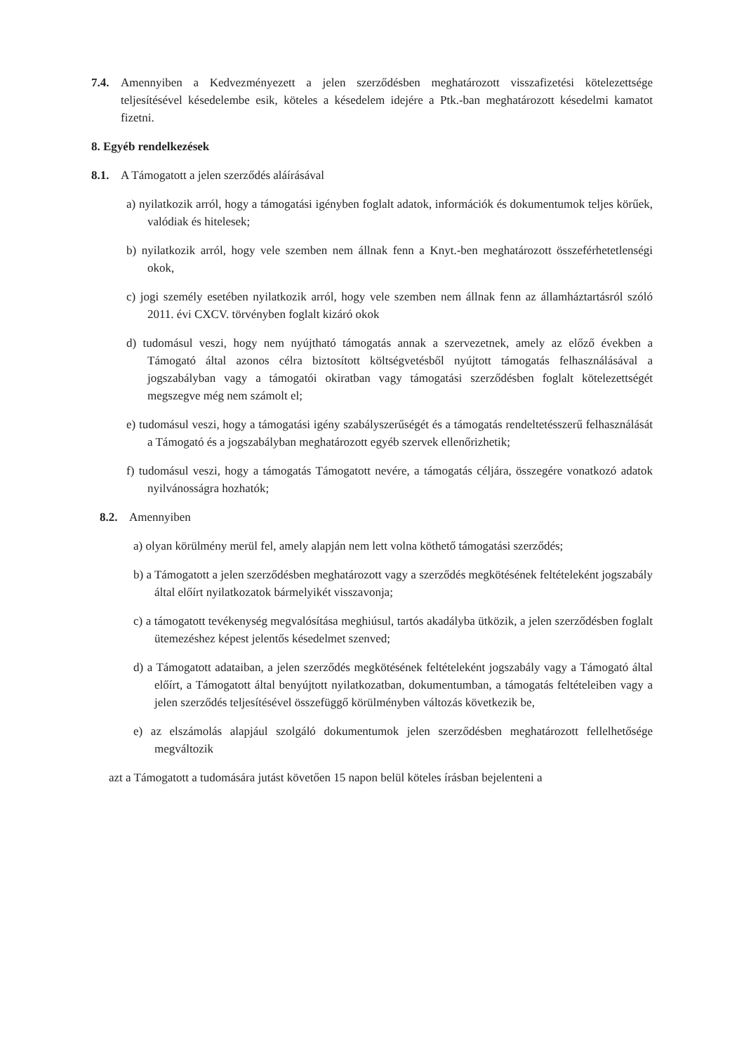7.4. Amennyiben a Kedvezményezett a jelen szerződésben meghatározott visszafizetési kötelezettsége teljesítésével késedelembe esik, köteles a késedelem idejére a Ptk.-ban meghatározott késedelmi kamatot fizetni.
8. Egyéb rendelkezések
8.1. A Támogatott a jelen szerződés aláírásával
a) nyilatkozik arról, hogy a támogatási igényben foglalt adatok, információk és dokumentumok teljes körűek, valódiak és hitelesek;
b) nyilatkozik arról, hogy vele szemben nem állnak fenn a Knyt.-ben meghatározott összeférhetetlenségi okok,
c) jogi személy esetében nyilatkozik arról, hogy vele szemben nem állnak fenn az államháztartásról szóló 2011. évi CXCV. törvényben foglalt kizáró okok
d) tudomásul veszi, hogy nem nyújtható támogatás annak a szervezetnek, amely az előző években a Támogató által azonos célra biztosított költségvetésből nyújtott támogatás felhasználásával a jogszabályban vagy a támogatói okiratban vagy támogatási szerződésben foglalt kötelezettségét megszegve még nem számolt el;
e) tudomásul veszi, hogy a támogatási igény szabályszerűségét és a támogatás rendeltetésszerű felhasználását a Támogató és a jogszabályban meghatározott egyéb szervek ellenőrizhetik;
f) tudomásul veszi, hogy a támogatás Támogatott nevére, a támogatás céljára, összegére vonatkozó adatok nyilvánosságra hozhatók;
8.2. Amennyiben
a) olyan körülmény merül fel, amely alapján nem lett volna köthető támogatási szerződés;
b) a Támogatott a jelen szerződésben meghatározott vagy a szerződés megkötésének feltételeként jogszabály által előírt nyilatkozatok bármelyikét visszavonja;
c) a támogatott tevékenység megvalósítása meghiúsul, tartós akadályba ütközik, a jelen szerződésben foglalt ütemezéshez képest jelentős késedelmet szenved;
d) a Támogatott adataiban, a jelen szerződés megkötésének feltételeként jogszabály vagy a Támogató által előírt, a Támogatott által benyújtott nyilatkozatban, dokumentumban, a támogatás feltételeiben vagy a jelen szerződés teljesítésével összefüggő körülményben változás következik be,
e) az elszámolás alapjául szolgáló dokumentumok jelen szerződésben meghatározott fellelhetősége megváltozik
azt a Támogatott a tudomására jutást követően 15 napon belül köteles írásban bejelenteni a